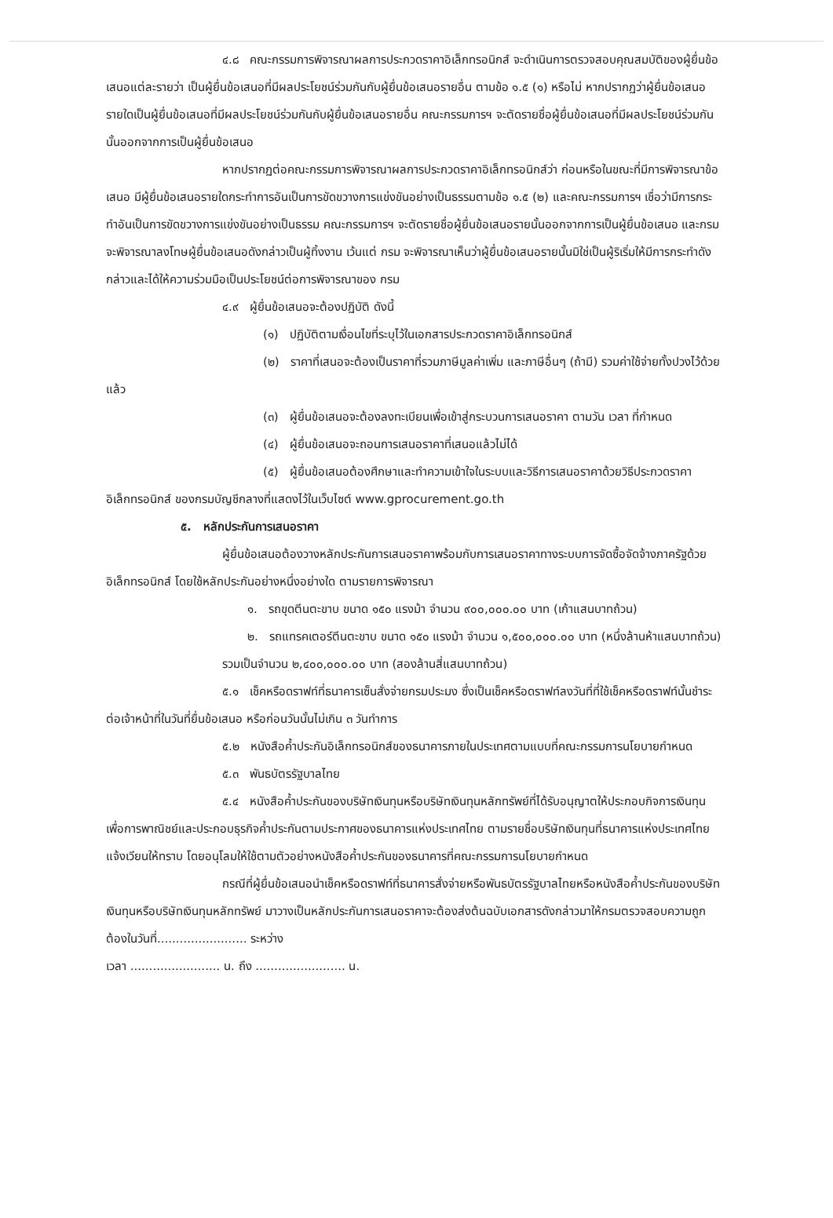๔.๘ คณะกรรมการพิจารณาผลการประกวดราคาอิเล็กทรอนิกส์ จะดำเนินการตรวจสอบคุณสมบัติของผู้ยื่นข้อเสนอแต่ละรายว่า เป็นผู้ยื่นข้อเสนอที่มีผลประโยชน์ร่วมกันกับผู้ยื่นข้อเสนอรายอื่น ตามข้อ ๑.๕ (๑) หรือไม่ หากปรากฏว่าผู้ยื่นข้อเสนอรายใดเป็นผู้ยื่นข้อเสนอที่มีผลประโยชน์ร่วมกันกับผู้ยื่นข้อเสนอรายอื่น คณะกรรมการฯ จะตัดรายชื่อผู้ยื่นข้อเสนอที่มีผลประโยชน์ร่วมกันนั้นออกจากการเป็นผู้ยื่นข้อเสนอ
หากปรากฏต่อคณะกรรมการพิจารณาผลการประกวดราคาอิเล็กทรอนิกส์ว่า ก่อนหรือในขณะที่มีการพิจารณาข้อเสนอ มีผู้ยื่นข้อเสนอรายใดกระทำการอันเป็นการขัดขวางการแข่งขันอย่างเป็นธรรมตามข้อ ๑.๕ (๒) และคณะกรรมการฯ เชื่อว่ามีการกระทำอันเป็นการขัดขวางการแข่งขันอย่างเป็นธรรม คณะกรรมการฯ จะตัดรายชื่อผู้ยื่นข้อเสนอรายนั้นออกจากการเป็นผู้ยื่นข้อเสนอ และกรม จะพิจารณาลงโทษผู้ยื่นข้อเสนอดังกล่าวเป็นผู้ทิ้งงาน เว้นแต่ กรม จะพิจารณาเห็นว่าผู้ยื่นข้อเสนอรายนั้นมิใช่เป็นผู้ริเริ่มให้มีการกระทำดังกล่าวและได้ให้ความร่วมมือเป็นประโยชน์ต่อการพิจารณาของ กรม
๔.๙ ผู้ยื่นข้อเสนอจะต้องปฏิบัติ ดังนี้
(๑) ปฏิบัติตามเงื่อนไขที่ระบุไว้ในเอกสารประกวดราคาอิเล็กทรอนิกส์
(๒) ราคาที่เสนอจะต้องเป็นราคาที่รวมภาษีมูลค่าเพิ่ม และภาษีอื่นๆ (ถ้ามี) รวมค่าใช้จ่ายทั้งปวงไว้ด้วยแล้ว
(๓) ผู้ยื่นข้อเสนอจะต้องลงทะเบียนเพื่อเข้าสู่กระบวนการเสนอราคา ตามวัน เวลา ที่กำหนด
(๔) ผู้ยื่นข้อเสนอจะถอนการเสนอราคาที่เสนอแล้วไม่ได้
(๕) ผู้ยื่นข้อเสนอต้องศึกษาและทำความเข้าใจในระบบและวิธีการเสนอราคาด้วยวิธีประกวดราคาอิเล็กทรอนิกส์ ของกรมบัญชีกลางที่แสดงไว้ในเว็บไซต์ www.gprocurement.go.th
๕. หลักประกันการเสนอราคา
ผู้ยื่นข้อเสนอต้องวางหลักประกันการเสนอราคาพร้อมกับการเสนอราคาทางระบบการจัดซื้อจัดจ้างภาครัฐด้วยอิเล็กทรอนิกส์ โดยใช้หลักประกันอย่างหนึ่งอย่างใด ตามรายการพิจารณา
๑. รถขุดตีนตะขาบ ขนาด ๑๕๐ แรงม้า จำนวน ๙๐๐,๐๐๐.๐๐ บาท (เก้าแสนบาทถ้วน)
๒. รถแทรคเตอร์ตีนตะขาบ ขนาด ๑๕๐ แรงม้า จำนวน ๑,๕๐๐,๐๐๐.๐๐ บาท (หนึ่งล้านห้าแสนบาทถ้วน)
รวมเป็นจำนวน ๒,๔๐๐,๐๐๐.๐๐ บาท (สองล้านสี่แสนบาทถ้วน)
๕.๑ เช็คหรือดราฟท์ที่ธนาคารเซ็นสั่งจ่ายกรมประมง ซึ่งเป็นเช็คหรือดราฟท์ลงวันที่ที่ใช้เช็คหรือดราฟท์นั้นชำระต่อเจ้าหน้าที่ในวันที่ยื่นข้อเสนอ หรือก่อนวันนั้นไม่เกิน ๓ วันทำการ
๕.๒ หนังสือค้ำประกันอิเล็กทรอนิกส์ของธนาคารภายในประเทศตามแบบที่คณะกรรมการนโยบายกำหนด
๕.๓ พันธบัตรรัฐบาลไทย
๕.๔ หนังสือค้ำประกันของบริษัทเงินทุนหรือบริษัทเงินทุนหลักทรัพย์ที่ได้รับอนุญาตให้ประกอบกิจการเงินทุนเพื่อการพาณิชย์และประกอบธุรกิจค้ำประกันตามประกาศของธนาคารแห่งประเทศไทย ตามรายชื่อบริษัทเงินทุนที่ธนาคารแห่งประเทศไทยแจ้งเวียนให้ทราบ โดยอนุโลมให้ใช้ตามตัวอย่างหนังสือค้ำประกันของธนาคารที่คณะกรรมการนโยบายกำหนด
กรณีที่ผู้ยื่นข้อเสนอนำเช็คหรือดราฟท์ที่ธนาคารสั่งจ่ายหรือพันธบัตรรัฐบาลไทยหรือหนังสือค้ำประกันของบริษัทเงินทุนหรือบริษัทเงินทุนหลักทรัพย์ มาวางเป็นหลักประกันการเสนอราคาจะต้องส่งต้นฉบับเอกสารดังกล่าวมาให้กรมตรวจสอบความถูกต้องในวันที่........................ ระหว่าง
เวลา ........................ น. ถึง ........................ น.